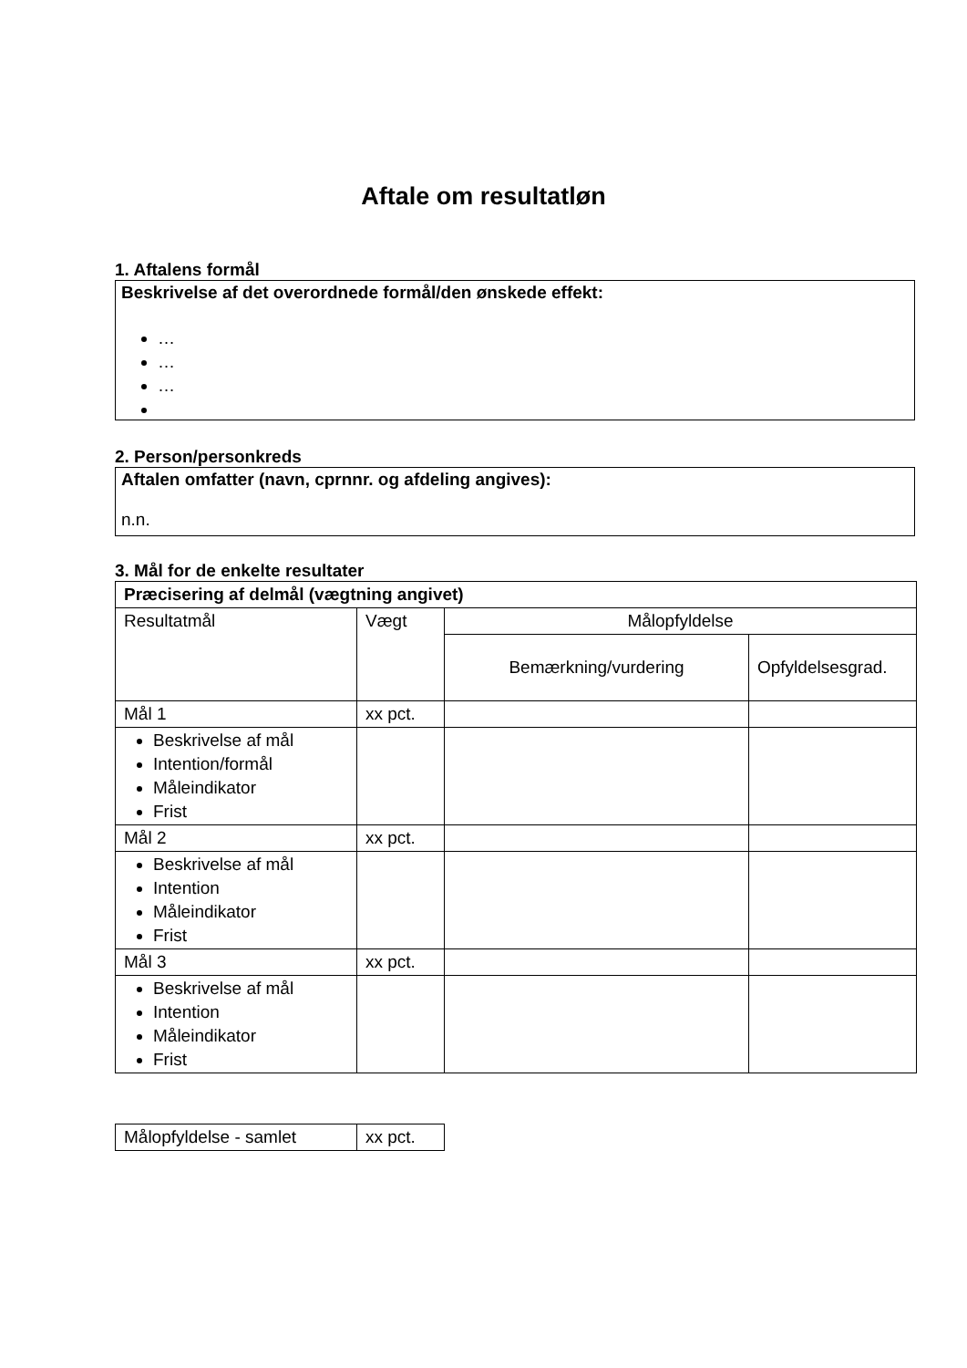Aftale om resultatløn
1. Aftalens formål
Beskrivelse af det overordnede formål/den ønskede effekt:
…
…
…
2. Person/personkreds
Aftalen omfatter (navn, cprnnr. og afdeling angives):
n.n.
3. Mål for de enkelte resultater
| Præcisering af delmål (vægtning angivet) | | | |
| Resultatmål | Vægt | Målopfyldelse | |
| | | Bemærkning/vurdering | Opfyldelsesgrad. |
| Mål 1 | xx pct. | | |
| Beskrivelse af mål Intention/formål Måleindikator Frist | | | |
| Mål 2 | xx pct. | | |
| Beskrivelse af mål Intention Måleindikator Frist | | | |
| Mål 3 | xx pct. | | |
| Beskrivelse af mål Intention Måleindikator Frist | | | |
| Målopfyldelse - samlet | xx pct. |